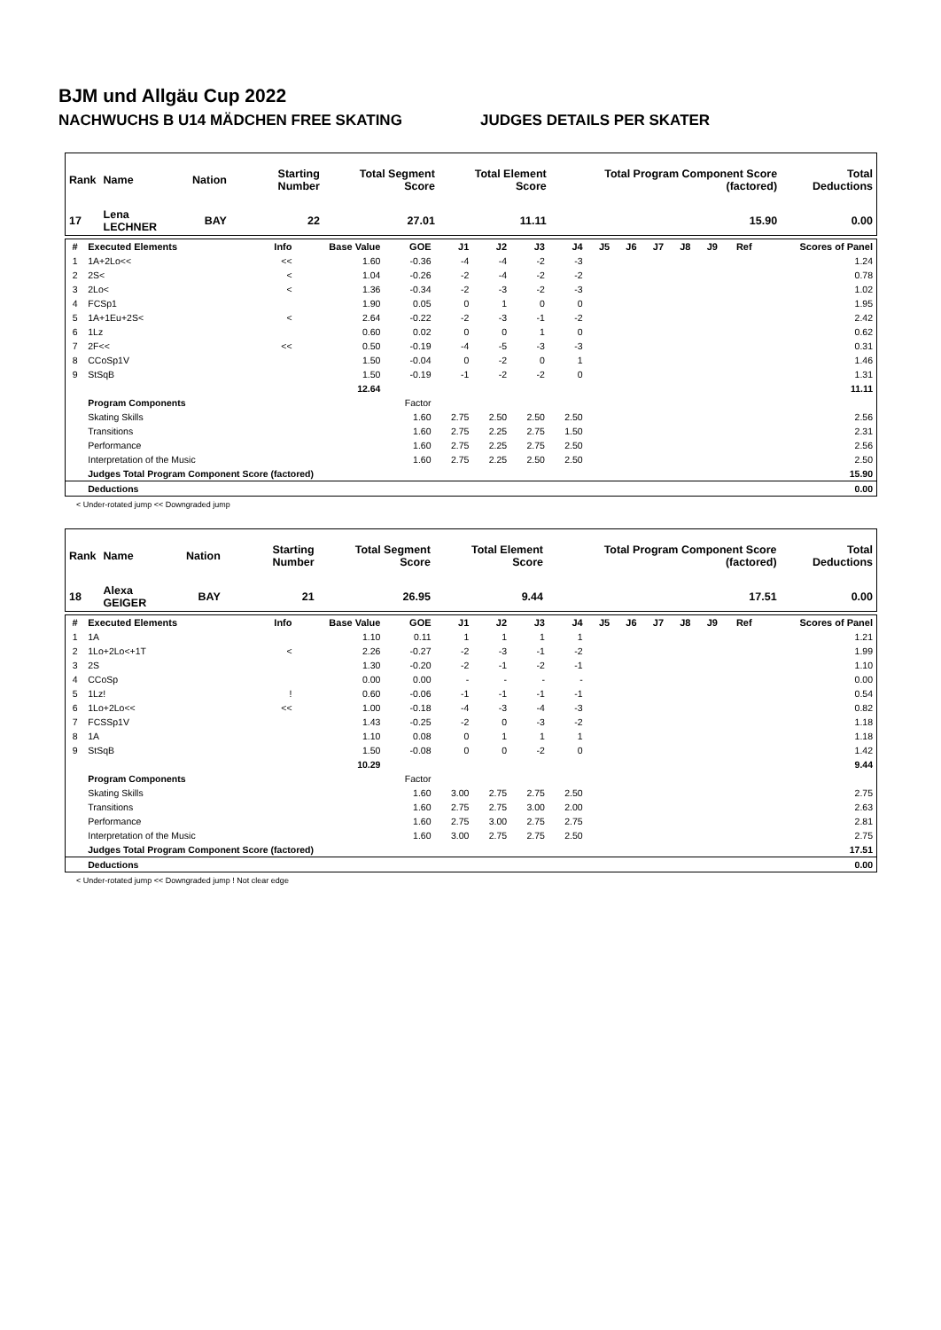BJM und Allgäu Cup 2022
NACHWUCHS B U14 MÄDCHEN FREE SKATING JUDGES DETAILS PER SKATER
| Rank | Name | Nation | Starting Number | Total Segment Score | Total Element Score | Total Program Component Score (factored) | Total Deductions |
| --- | --- | --- | --- | --- | --- | --- | --- |
| 17 | Lena LECHNER | BAY | 22 | 27.01 | 11.11 | 15.90 | 0.00 |
| # | Executed Elements | Info | Base Value | GOE | J1 | J2 | J3 | J4 | J5 | J6 | J7 | J8 | J9 | Ref | Scores of Panel |
| --- | --- | --- | --- | --- | --- | --- | --- | --- | --- | --- | --- | --- | --- | --- | --- |
| 1 | 1A+2Lo<< | << | 1.60 | -0.36 | -4 | -4 | -2 | -3 | | | | | | | 1.24 |
| 2 | 2S< | < | 1.04 | -0.26 | -2 | -4 | -2 | -2 | | | | | | | 0.78 |
| 3 | 2Lo< | < | 1.36 | -0.34 | -2 | -3 | -2 | -3 | | | | | | | 1.02 |
| 4 | FCSp1 | | 1.90 | 0.05 | 0 | 1 | 0 | 0 | | | | | | | 1.95 |
| 5 | 1A+1Eu+2S< | < | 2.64 | -0.22 | -2 | -3 | -1 | -2 | | | | | | | 2.42 |
| 6 | 1Lz | | 0.60 | 0.02 | 0 | 0 | 1 | 0 | | | | | | | 0.62 |
| 7 | 2F<< | << | 0.50 | -0.19 | -4 | -5 | -3 | -3 | | | | | | | 0.31 |
| 8 | CCoSp1V | | 1.50 | -0.04 | 0 | -2 | 0 | 1 | | | | | | | 1.46 |
| 9 | StSqB | | 1.50 | -0.19 | -1 | -2 | -2 | 0 | | | | | | | 1.31 |
| | | | 12.64 | | | | | | | | | | | | 11.11 |
| | Program Components | | | Factor | | | | | | | | | | | |
| | Skating Skills | | | 1.60 | 2.75 | 2.50 | 2.50 | 2.50 | | | | | | | 2.56 |
| | Transitions | | | 1.60 | 2.75 | 2.25 | 2.75 | 1.50 | | | | | | | 2.31 |
| | Performance | | | 1.60 | 2.75 | 2.25 | 2.75 | 2.50 | | | | | | | 2.56 |
| | Interpretation of the Music | | | 1.60 | 2.75 | 2.25 | 2.50 | 2.50 | | | | | | | 2.50 |
| | Judges Total Program Component Score (factored) | | | | | | | | | | | | | | 15.90 |
| | Deductions | | | | | | | | | | | | | | 0.00 |
< Under-rotated jump << Downgraded jump
| Rank | Name | Nation | Starting Number | Total Segment Score | Total Element Score | Total Program Component Score (factored) | Total Deductions |
| --- | --- | --- | --- | --- | --- | --- | --- |
| 18 | Alexa GEIGER | BAY | 21 | 26.95 | 9.44 | 17.51 | 0.00 |
| # | Executed Elements | Info | Base Value | GOE | J1 | J2 | J3 | J4 | J5 | J6 | J7 | J8 | J9 | Ref | Scores of Panel |
| --- | --- | --- | --- | --- | --- | --- | --- | --- | --- | --- | --- | --- | --- | --- | --- |
| 1 | 1A | | 1.10 | 0.11 | 1 | 1 | 1 | 1 | | | | | | | 1.21 |
| 2 | 1Lo+2Lo<+1T | < | 2.26 | -0.27 | -2 | -3 | -1 | -2 | | | | | | | 1.99 |
| 3 | 2S | | 1.30 | -0.20 | -2 | -1 | -2 | -1 | | | | | | | 1.10 |
| 4 | CCoSp | | 0.00 | 0.00 | - | - | - | - | | | | | | | 0.00 |
| 5 | 1Lz! | ! | 0.60 | -0.06 | -1 | -1 | -1 | -1 | | | | | | | 0.54 |
| 6 | 1Lo+2Lo<< | << | 1.00 | -0.18 | -4 | -3 | -4 | -3 | | | | | | | 0.82 |
| 7 | FCSSp1V | | 1.43 | -0.25 | -2 | 0 | -3 | -2 | | | | | | | 1.18 |
| 8 | 1A | | 1.10 | 0.08 | 0 | 1 | 1 | 1 | | | | | | | 1.18 |
| 9 | StSqB | | 1.50 | -0.08 | 0 | 0 | -2 | 0 | | | | | | | 1.42 |
| | | | 10.29 | | | | | | | | | | | | 9.44 |
| | Program Components | | | Factor | | | | | | | | | | | |
| | Skating Skills | | | 1.60 | 3.00 | 2.75 | 2.75 | 2.50 | | | | | | | 2.75 |
| | Transitions | | | 1.60 | 2.75 | 2.75 | 3.00 | 2.00 | | | | | | | 2.63 |
| | Performance | | | 1.60 | 2.75 | 3.00 | 2.75 | 2.75 | | | | | | | 2.81 |
| | Interpretation of the Music | | | 1.60 | 3.00 | 2.75 | 2.75 | 2.50 | | | | | | | 2.75 |
| | Judges Total Program Component Score (factored) | | | | | | | | | | | | | | 17.51 |
| | Deductions | | | | | | | | | | | | | | 0.00 |
< Under-rotated jump << Downgraded jump ! Not clear edge